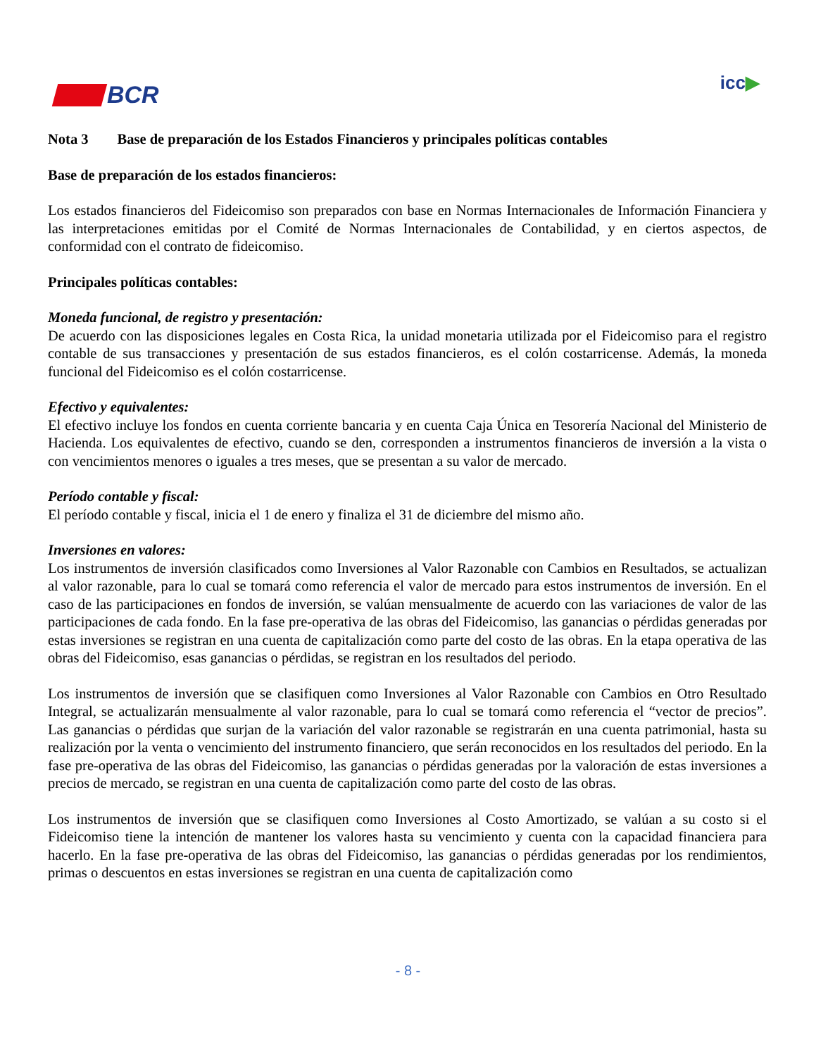BCR
icc▶
Nota 3 Base de preparación de los Estados Financieros y principales políticas contables
Base de preparación de los estados financieros:
Los estados financieros del Fideicomiso son preparados con base en Normas Internacionales de Información Financiera y las interpretaciones emitidas por el Comité de Normas Internacionales de Contabilidad, y en ciertos aspectos, de conformidad con el contrato de fideicomiso.
Principales políticas contables:
Moneda funcional, de registro y presentación:
De acuerdo con las disposiciones legales en Costa Rica, la unidad monetaria utilizada por el Fideicomiso para el registro contable de sus transacciones y presentación de sus estados financieros, es el colón costarricense. Además, la moneda funcional del Fideicomiso es el colón costarricense.
Efectivo y equivalentes:
El efectivo incluye los fondos en cuenta corriente bancaria y en cuenta Caja Única en Tesorería Nacional del Ministerio de Hacienda. Los equivalentes de efectivo, cuando se den, corresponden a instrumentos financieros de inversión a la vista o con vencimientos menores o iguales a tres meses, que se presentan a su valor de mercado.
Período contable y fiscal:
El período contable y fiscal, inicia el 1 de enero y finaliza el 31 de diciembre del mismo año.
Inversiones en valores:
Los instrumentos de inversión clasificados como Inversiones al Valor Razonable con Cambios en Resultados, se actualizan al valor razonable, para lo cual se tomará como referencia el valor de mercado para estos instrumentos de inversión. En el caso de las participaciones en fondos de inversión, se valúan mensualmente de acuerdo con las variaciones de valor de las participaciones de cada fondo. En la fase pre-operativa de las obras del Fideicomiso, las ganancias o pérdidas generadas por estas inversiones se registran en una cuenta de capitalización como parte del costo de las obras. En la etapa operativa de las obras del Fideicomiso, esas ganancias o pérdidas, se registran en los resultados del periodo.
Los instrumentos de inversión que se clasifiquen como Inversiones al Valor Razonable con Cambios en Otro Resultado Integral, se actualizarán mensualmente al valor razonable, para lo cual se tomará como referencia el “vector de precios”. Las ganancias o pérdidas que surjan de la variación del valor razonable se registrarán en una cuenta patrimonial, hasta su realización por la venta o vencimiento del instrumento financiero, que serán reconocidos en los resultados del periodo. En la fase pre-operativa de las obras del Fideicomiso, las ganancias o pérdidas generadas por la valoración de estas inversiones a precios de mercado, se registran en una cuenta de capitalización como parte del costo de las obras.
Los instrumentos de inversión que se clasifiquen como Inversiones al Costo Amortizado, se valúan a su costo si el Fideicomiso tiene la intención de mantener los valores hasta su vencimiento y cuenta con la capacidad financiera para hacerlo. En la fase pre-operativa de las obras del Fideicomiso, las ganancias o pérdidas generadas por los rendimientos, primas o descuentos en estas inversiones se registran en una cuenta de capitalización como
- 8 -